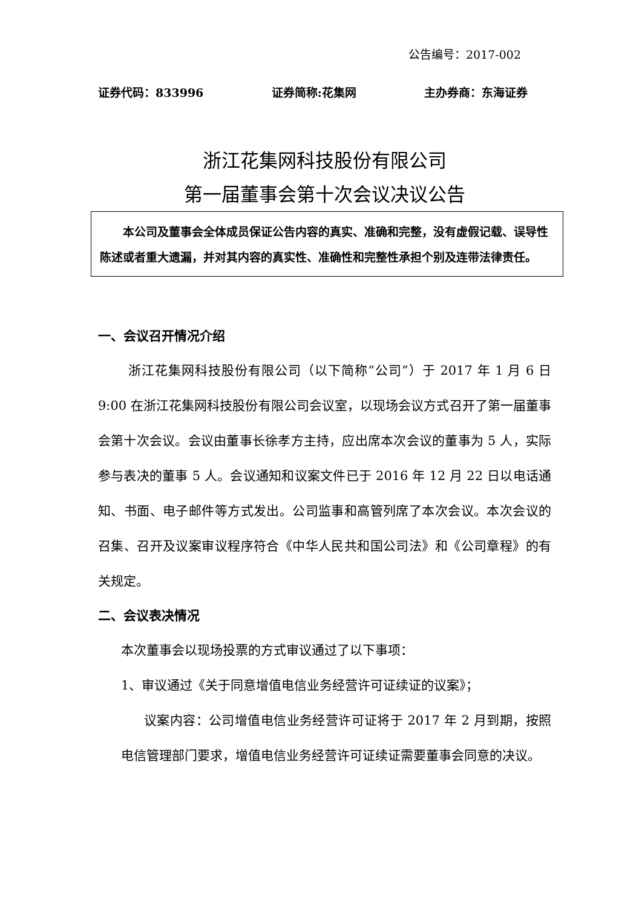公告编号：2017-002
证券代码：833996 证券简称:花集网 主办券商：东海证券
浙江花集网科技股份有限公司
第一届董事会第十次会议决议公告
  本公司及董事会全体成员保证公告内容的真实、准确和完整，没有虚假记载、误导性陈述或者重大遗漏，并对其内容的真实性、准确性和完整性承担个别及连带法律责任。
一、会议召开情况介绍
浙江花集网科技股份有限公司（以下简称“公司”）于 2017 年 1 月 6 日 9:00 在浙江花集网科技股份有限公司会议室，以现场会议方式召开了第一届董事会第十次会议。会议由董事长徐孝方主持，应出席本次会议的董事为 5 人，实际参与表决的董事 5 人。会议通知和议案文件已于 2016 年 12 月 22 日以电话通知、书面、电子邮件等方式发出。公司监事和高管列席了本次会议。本次会议的召集、召开及议案审议程序符合《中华人民共和国公司法》和《公司章程》的有关规定。
二、会议表决情况
本次董事会以现场投票的方式审议通过了以下事项：
1、审议通过《关于同意增值电信业务经营许可证续证的议案》；
议案内容：公司增值电信业务经营许可证将于 2017 年 2 月到期，按照电信管理部门要求，增值电信业务经营许可证续证需要董事会同意的决议。